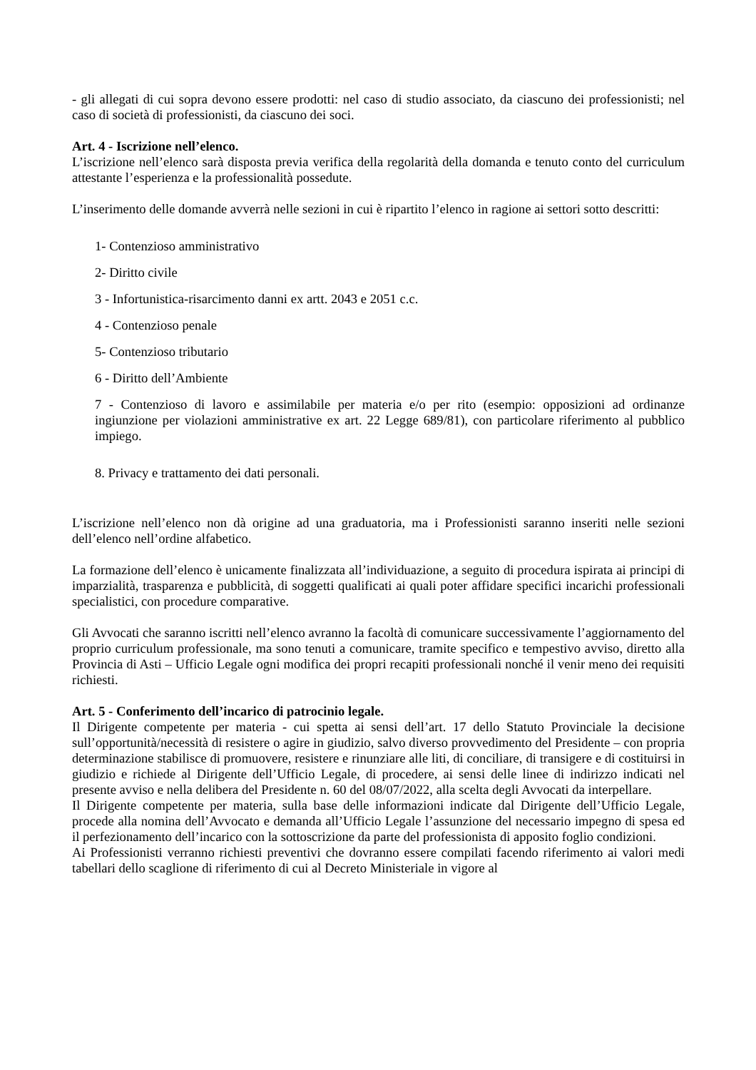- gli allegati di cui sopra devono essere prodotti: nel caso di studio associato, da ciascuno dei professionisti; nel caso di società di professionisti, da ciascuno dei soci.
Art. 4 - Iscrizione nell’elenco.
L’iscrizione nell’elenco sarà disposta previa verifica della regolarità della domanda e tenuto conto del curriculum attestante l’esperienza e la professionalità possedute.
L’inserimento delle domande avverrà nelle sezioni in cui è ripartito l’elenco in ragione ai settori sotto descritti:
1- Contenzioso amministrativo
2- Diritto civile
3 - Infortunistica-risarcimento danni ex artt. 2043 e 2051 c.c.
4 - Contenzioso penale
5- Contenzioso tributario
6 - Diritto dell’Ambiente
7 - Contenzioso di lavoro e assimilabile per materia e/o per rito (esempio: opposizioni ad ordinanze ingiunzione per violazioni amministrative ex art. 22 Legge 689/81), con particolare riferimento al pubblico impiego.
8. Privacy e trattamento dei dati personali.
L’iscrizione nell’elenco non dà origine ad una graduatoria, ma i Professionisti saranno inseriti nelle sezioni dell’elenco nell’ordine alfabetico.
La formazione dell’elenco è unicamente finalizzata all’individuazione, a seguito di procedura ispirata ai principi di imparzialità, trasparenza e pubblicità, di soggetti qualificati ai quali poter affidare specifici incarichi professionali specialistici, con procedure comparative.
Gli Avvocati che saranno iscritti nell’elenco avranno la facoltà di comunicare successivamente l’aggiornamento del proprio curriculum professionale, ma sono tenuti a comunicare, tramite specifico e tempestivo avviso, diretto alla Provincia di Asti – Ufficio Legale ogni modifica dei propri recapiti professionali nonché il venir meno dei requisiti richiesti.
Art. 5 - Conferimento dell’incarico di patrocinio legale.
Il Dirigente competente per materia - cui spetta ai sensi dell’art. 17 dello Statuto Provinciale la decisione sull’opportunità/necessità di resistere o agire in giudizio, salvo diverso provvedimento del Presidente – con propria determinazione stabilisce di promuovere, resistere e rinunziare alle liti, di conciliare, di transigere e di costituirsi in giudizio e richiede al Dirigente dell’Ufficio Legale, di procedere, ai sensi delle linee di indirizzo indicati nel presente avviso e nella delibera del Presidente n. 60 del 08/07/2022, alla scelta degli Avvocati da interpellare.
Il Dirigente competente per materia, sulla base delle informazioni indicate dal Dirigente dell’Ufficio Legale, procede alla nomina dell’Avvocato e demanda all’Ufficio Legale l’assunzione del necessario impegno di spesa ed il perfezionamento dell’incarico con la sottoscrizione da parte del professionista di apposito foglio condizioni.
Ai Professionisti verranno richiesti preventivi che dovranno essere compilati facendo riferimento ai valori medi tabellari dello scaglione di riferimento di cui al Decreto Ministeriale in vigore al